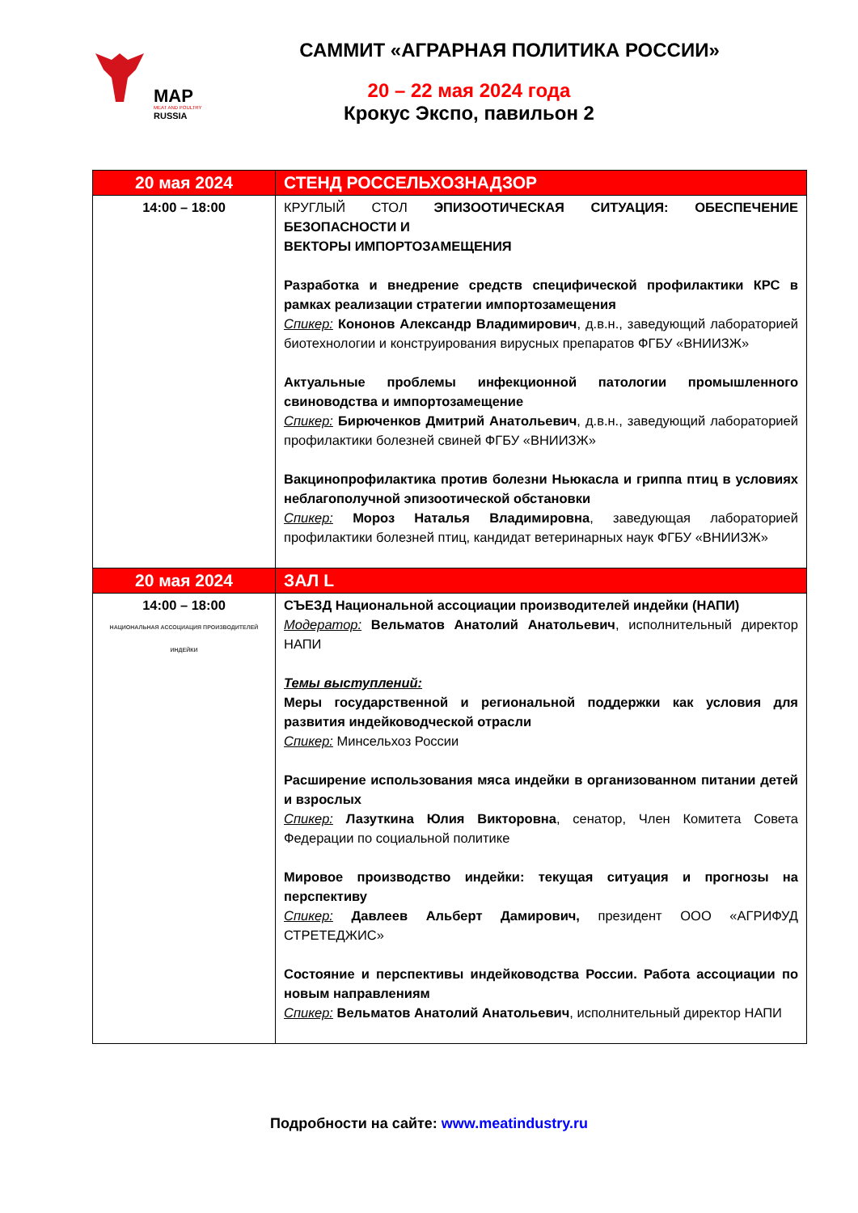MAP
MEAT AND POULTRY
RUSSIA
САММИТ «АГРАРНАЯ ПОЛИТИКА РОССИИ»
20 – 22 мая 2024 года
Крокус Экспо, павильон 2
| 20 мая 2024 | СТЕНД РОССЕЛЬХОЗНАДЗОР |
| --- | --- |
| 14:00 – 18:00 | КРУГЛЫЙ СТОЛ ЭПИЗООТИЧЕСКАЯ СИТУАЦИЯ: ОБЕСПЕЧЕНИЕ БЕЗОПАСНОСТИ И ВЕКТОРЫ ИМПОРТОЗАМЕЩЕНИЯ Разработка и внедрение средств специфической профилактики КРС в рамках реализации стратегии импортозамещения Спикер: Кононов Александр Владимирович , д.в.н., заведующий лабораторией биотехнологии и конструирования вирусных препаратов ФГБУ «ВНИИЗЖ» Актуальные проблемы инфекционной патологии промышленного свиноводства и импортозамещение Спикер: Бирюченков Дмитрий Анатольевич , д.в.н., заведующий лабораторией профилактики болезней свиней ФГБУ «ВНИИЗЖ» Вакцинопрофилактика против болезни Ньюкасла и гриппа птиц в условиях неблагополучной эпизоотической обстановки Спикер: Мороз Наталья Владимировна , заведующая лабораторией профилактики болезней птиц, кандидат ветеринарных наук ФГБУ «ВНИИЗЖ» |
| 20 мая 2024 | ЗАЛ L |
| 14:00 – 18:00 НАЦИОНАЛЬНАЯ АССОЦИАЦИЯ ПРОИЗВОДИТЕЛЕЙ ИНДЕЙКИ | СЪЕЗД Национальной ассоциации производителей индейки (НАПИ) Модератор: Вельматов Анатолий Анатольевич , исполнительный директор НАПИ Темы выступлений: Меры государственной и региональной поддержки как условия для развития индейководческой отрасли Спикер: Минсельхоз России Расширение использования мяса индейки в организованном питании детей и взрослых Спикер: Лазуткина Юлия Викторовна , сенатор, Член Комитета Совета Федерации по социальной политике Мировое производство индейки: текущая ситуация и прогнозы на перспективу Спикер: Давлеев Альберт Дамирович, президент ООО «АГРИФУД СТРЕТЕДЖИС» Состояние и перспективы индейководства России. Работа ассоциации по новым направлениям Спикер: Вельматов Анатолий Анатольевич , исполнительный директор НАПИ |
Подробности на сайте: www.meatindustry.ru